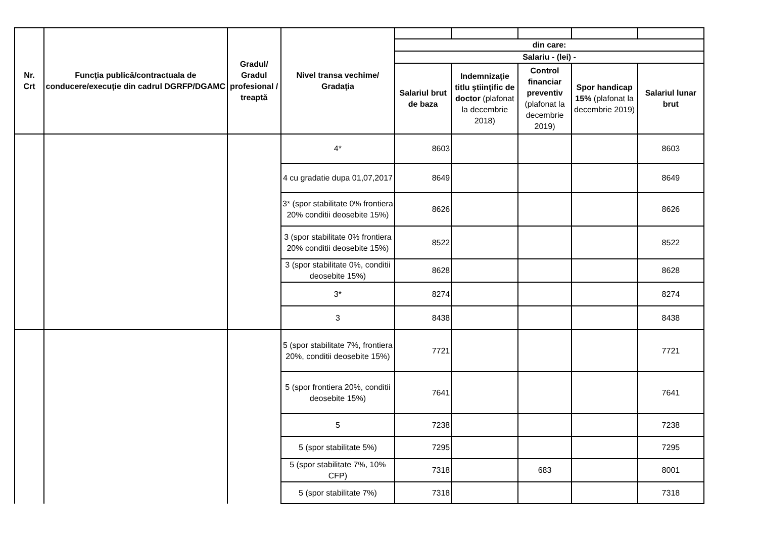| Nr. Crt | Funcţia publică/contractuala de conducere/execuţie din cadrul DGRFP/DGAMC | Gradul/ Gradul profesional / treaptă | Nivel transa vechime/ Gradaţia | | | | | |
| | | | | din care: | | | | |
| | | | | Salariu - (lei) - | | | | |
| | | | | Salariul brut de baza | Indemnizaţie titlu ştiinţific de doctor (plafonat la decembrie 2018) | Control financiar preventiv (plafonat la decembrie 2019) | Spor handicap 15% (plafonat la decembrie 2019) | Salariul lunar brut |
| | | | 4* | 8603 | | | | 8603 |
| | | | 4 cu gradatie dupa 01,07,2017 | 8649 | | | | 8649 |
| | | | 3* (spor stabilitate 0% frontiera 20% conditii deosebite 15%) | 8626 | | | | 8626 |
| | | | 3 (spor stabilitate 0% frontiera 20% conditii deosebite 15%) | 8522 | | | | 8522 |
| | | | 3 (spor stabilitate 0%, conditii deosebite 15%) | 8628 | | | | 8628 |
| | | | 3* | 8274 | | | | 8274 |
| | | | 3 | 8438 | | | | 8438 |
| | | | 5 (spor stabilitate 7%, frontiera 20%, conditii deosebite 15%) | 7721 | | | | 7721 |
| | | | 5 (spor frontiera 20%, conditii deosebite 15%) | 7641 | | | | 7641 |
| | | | 5 | 7238 | | | | 7238 |
| | | | 5 (spor stabilitate 5%) | 7295 | | | | 7295 |
| | | | 5 (spor stabilitate 7%, 10% CFP) | 7318 | | 683 | | 8001 |
| | | | 5 (spor stabilitate 7%) | 7318 | | | | 7318 |